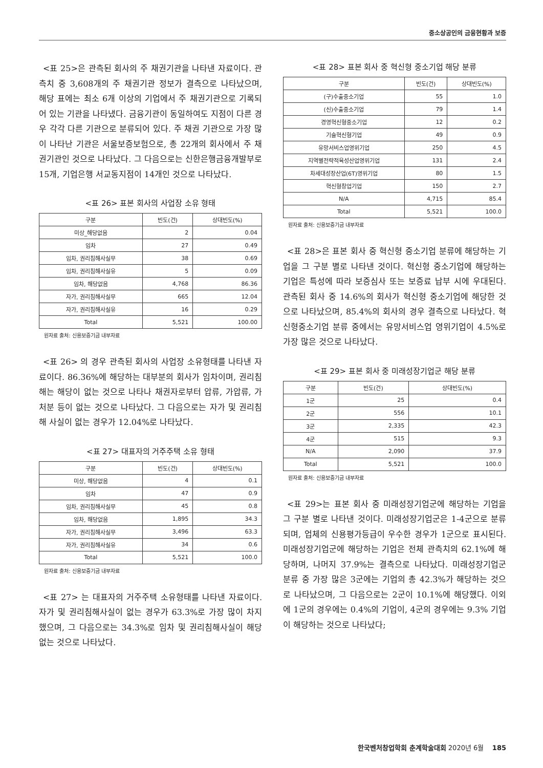중소상공인의 금융현황과 보증
<표 25>은 관측된 회사의 주 채권기관을 나타낸 자료이다. 관측치 중 3,608개의 주 채권기관 정보가 결측으로 나타났으며, 해당 표에는 최소 6개 이상의 기업에서 주 채권기관으로 기록되어 있는 기관을 나타냈다. 금융기관이 동일하여도 지점이 다른 경우 각각 다른 기관으로 분류되어 있다. 주 채권 기관으로 가장 많이 나타난 기관은 서울보증보험으로, 총 22개의 회사에서 주 채권기관인 것으로 나타났다. 그 다음으로는 신한은행금융개발부로 15개, 기업은행 서교동지점이 14개인 것으로 나타났다.
<표 26> 표본 회사의 사업장 소유 형태
| 구분 | 빈도(건) | 상대빈도(%) |
| --- | --- | --- |
| 미상_해당없음 | 2 | 0.04 |
| 임차 | 27 | 0.49 |
| 임차, 권리침해사실무 | 38 | 0.69 |
| 임차, 권리침해사실유 | 5 | 0.09 |
| 임차, 해당없음 | 4,768 | 86.36 |
| 자가, 권리침해사실무 | 665 | 12.04 |
| 자가, 권리침해사실유 | 16 | 0.29 |
| Total | 5,521 | 100.00 |
원자료 출처: 신용보증기금 내부자료
<표 26> 의 경우 관측된 회사의 사업장 소유형태를 나타낸 자료이다. 86.36%에 해당하는 대부분의 회사가 임차이며, 권리침해는 해당이 없는 것으로 나타나 채권자로부터 압류, 가압류, 가처분 등이 없는 것으로 나타났다. 그 다음으로는 자가 및 권리침해 사실이 없는 경우가 12.04%로 나타났다.
<표 27> 대표자의 거주주택 소유 형태
| 구분 | 빈도(건) | 상대빈도(%) |
| --- | --- | --- |
| 미상, 해당없음 | 4 | 0.1 |
| 임차 | 47 | 0.9 |
| 임차, 권리침해사실무 | 45 | 0.8 |
| 임차, 해당없음 | 1,895 | 34.3 |
| 자가, 권리침해사실무 | 3,496 | 63.3 |
| 자가, 권리침해사실유 | 34 | 0.6 |
| Total | 5,521 | 100.0 |
원자료 출처: 신용보증기금 내부자료
<표 27> 는 대표자의 거주주택 소유형태를 나타낸 자료이다. 자가 및 권리침해사실이 없는 경우가 63.3%로 가장 많이 차지했으며, 그 다음으로는 34.3%로 임차 및 권리침해사실이 해당 없는 것으로 나타났다.
<표 28> 표본 회사 중 혁신형 중소기업 해당 분류
| 구분 | 빈도(건) | 상대빈도(%) |
| --- | --- | --- |
| (구)수출중소기업 | 55 | 1.0 |
| (신)수출중소기업 | 79 | 1.4 |
| 경영혁신형중소기업 | 12 | 0.2 |
| 기술혁신형기업 | 49 | 0.9 |
| 유망서비스업영위기업 | 250 | 4.5 |
| 지역별전략적육성산업영위기업 | 131 | 2.4 |
| 차세대성장산업(6T)영위기업 | 80 | 1.5 |
| 혁신형창업기업 | 150 | 2.7 |
| N/A | 4,715 | 85.4 |
| Total | 5,521 | 100.0 |
원자료 출처: 신용보증기금 내부자료
<표 28>은 표본 회사 중 혁신형 중소기업 분류에 해당하는 기업을 그 구분 별로 나타낸 것이다. 혁신형 중소기업에 해당하는 기업은 특성에 따라 보증심사 또는 보증료 납부 시에 우대된다. 관측된 회사 중 14.6%의 회사가 혁신형 중소기업에 해당한 것으로 나타났으며, 85.4%의 회사의 경우 결측으로 나타났다. 혁신형중소기업 분류 중에서는 유망서비스업 영위기업이 4.5%로 가장 많은 것으로 나타났다.
<표 29> 표본 회사 중 미래성장기업군 해당 분류
| 구분 | 빈도(건) | 상대빈도(%) |
| --- | --- | --- |
| 1군 | 25 | 0.4 |
| 2군 | 556 | 10.1 |
| 3군 | 2,335 | 42.3 |
| 4군 | 515 | 9.3 |
| N/A | 2,090 | 37.9 |
| Total | 5,521 | 100.0 |
원자료 출처: 신용보증기금 내부자료
<표 29>는 표본 회사 중 미래성장기업군에 해당하는 기업을 그 구분 별로 나타낸 것이다. 미래성장기업군은 1-4군으로 분류되며, 업체의 신용평가등급이 우수한 경우가 1군으로 표시된다. 미래성장기업군에 해당하는 기업은 전체 관측치의 62.1%에 해당하며, 나머지 37.9%는 결측으로 나타났다. 미래성장기업군 분류 중 가장 많은 3군에는 기업의 총 42.3%가 해당하는 것으로 나타났으며, 그 다음으로는 2군이 10.1%에 해당했다. 이외에 1군의 경우에는 0.4%의 기업이, 4군의 경우에는 9.3% 기업이 해당하는 것으로 나타났다;
한국벤처창업학회 춘계학술대회 2020년 6월 185